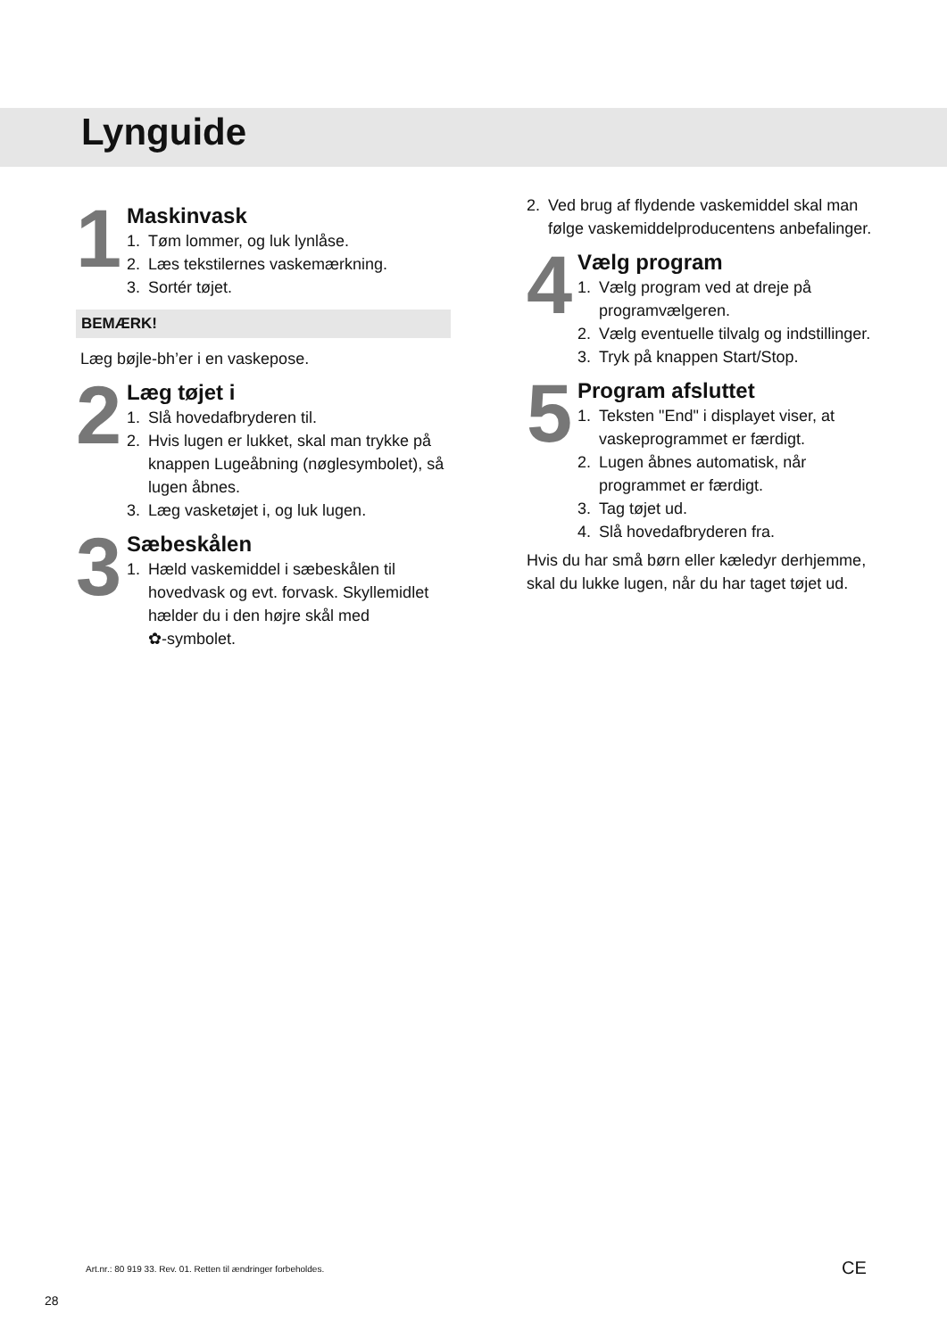Lynguide
1
Maskinvask
1. Tøm lommer, og luk lynlåse.
2. Læs tekstilernes vaskemærkning.
3. Sortér tøjet.
BEMÆRK!
Læg bøjle-bh’er i en vaskepose.
2
Læg tøjet i
1. Slå hovedafbryderen til.
2. Hvis lugen er lukket, skal man trykke på knappen Lugeåbning (nøglesymbolet), så lugen åbnes.
3. Læg vasketøjet i, og luk lugen.
3
Sæbeskålen
1. Hæld vaskemiddel i sæbeskålen til hovedvask og evt. forvask. Skyllemidlet hælder du i den højre skål med
✿-symbolet.
2. Ved brug af flydende vaskemiddel skal man følge vaskemiddelproducentens anbefalinger.
4
Vælg program
1. Vælg program ved at dreje på programvælgeren.
2. Vælg eventuelle tilvalg og indstillinger.
3. Tryk på knappen Start/Stop.
5
Program afsluttet
1. Teksten "End" i displayet viser, at vaskeprogrammet er færdigt.
2. Lugen åbnes automatisk, når programmet er færdigt.
3. Tag tøjet ud.
4. Slå hovedafbryderen fra.
Hvis du har små børn eller kæledyr derhjemme, skal du lukke lugen, når du har taget tøjet ud.
Art.nr.: 80 919 33. Rev. 01. Retten til ændringer forbeholdes.
CE
28